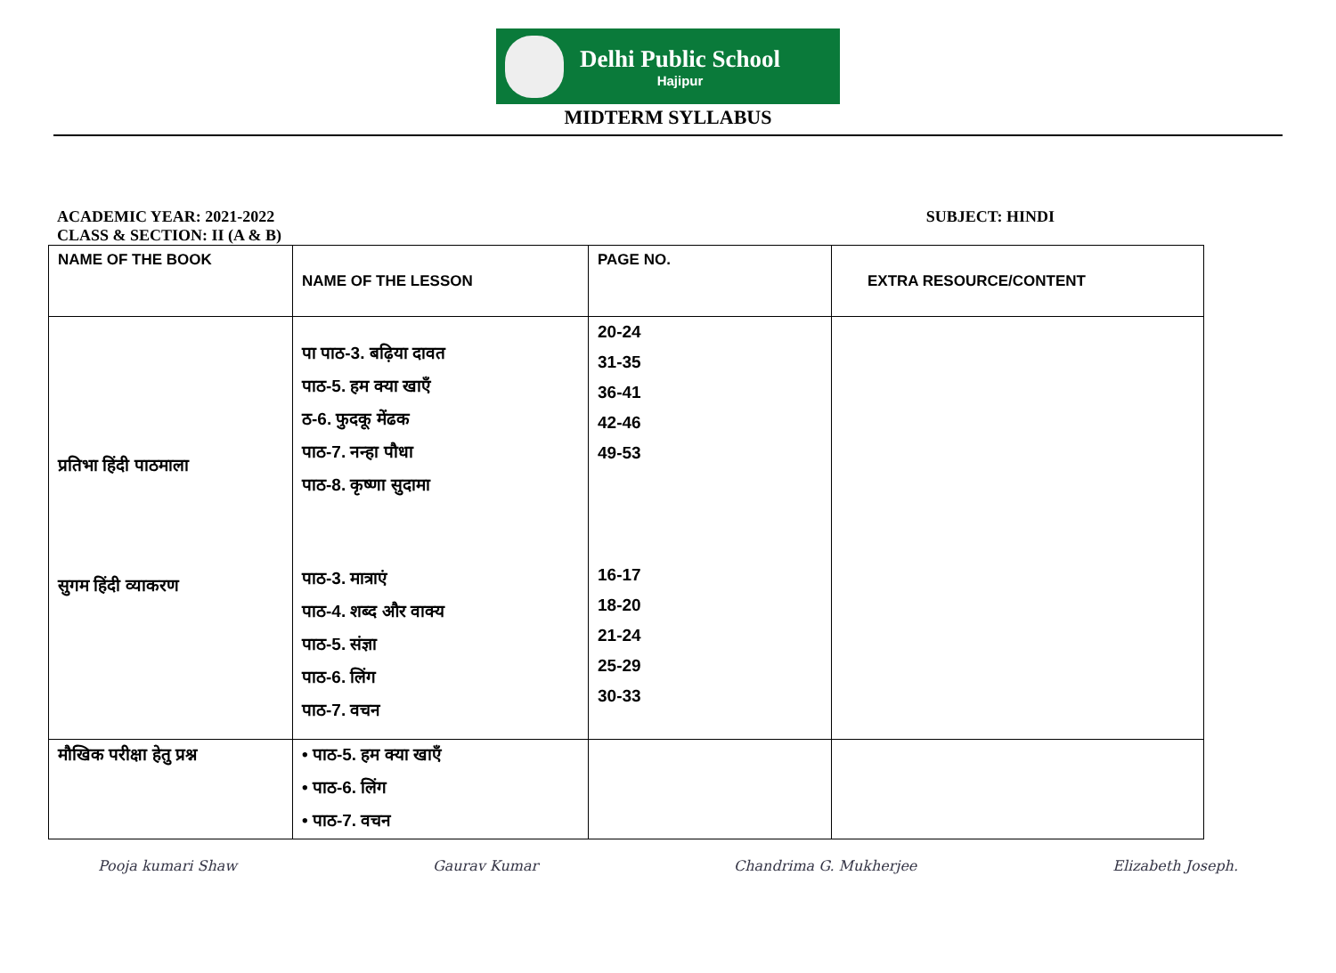Delhi Public School
Hajipur
MIDTERM SYLLABUS
ACADEMIC YEAR: 2021-2022 SUBJECT: HINDI
CLASS & SECTION: II (A & B)
| NAME OF THE BOOK | NAME OF THE LESSON | PAGE NO. | EXTRA RESOURCE/CONTENT |
| --- | --- | --- | --- |
| प्रतिभा हिंदी पाठमाला सुगम हिंदी व्याकरण | पा पाठ-3. बढ़िया दावत पाठ-5. हम क्या खाएँ ठ-6. फुदकू मेंढक पाठ-7. नन्हा पौधा पाठ-8. कृष्णा सुदामा पाठ-3. मात्राएं पाठ-4. शब्द और वाक्य पाठ-5. संज्ञा पाठ-6. लिंग पाठ-7. वचन | 20-24 31-35 36-41 42-46 49-53 16-17 18-20 21-24 25-29 30-33 | |
| मौखिक परीक्षा हेतु प्रश्न | • पाठ-5. हम क्या खाएँ • पाठ-6. लिंग • पाठ-7. वचन | | |
Pooja kumari Shaw Gaurav Kumar Chandrima G. Mukherjee Elizabeth Joseph.